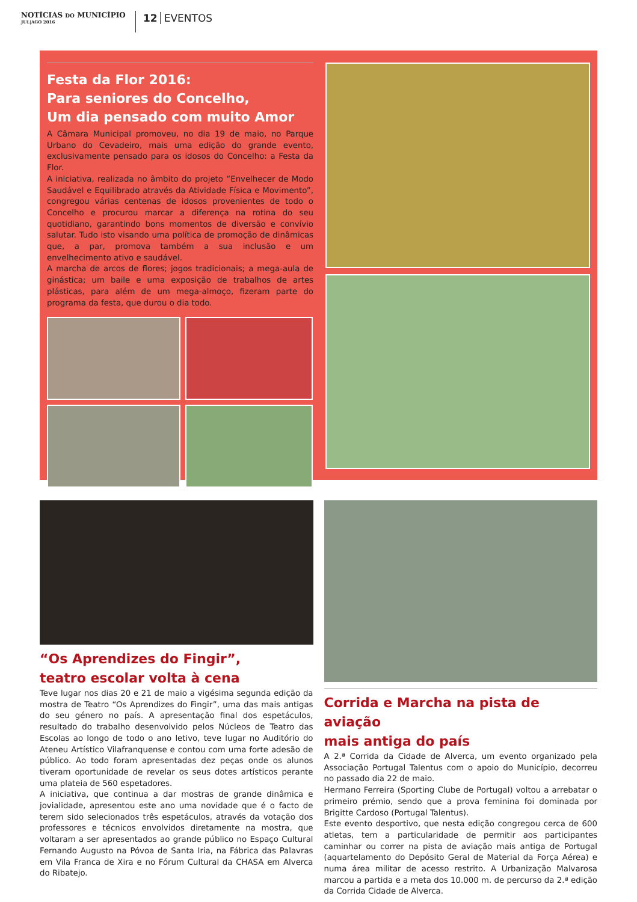NOTÍCIAS DO MUNICÍPIO
JUL|AGO 2016
12 EVENTOS
Festa da Flor 2016:
Para seniores do Concelho,
Um dia pensado com muito Amor
A Câmara Municipal promoveu, no dia 19 de maio, no Parque Urbano do Cevadeiro, mais uma edição do grande evento, exclusivamente pensado para os idosos do Concelho: a Festa da Flor.
A iniciativa, realizada no âmbito do projeto “Envelhecer de Modo Saudável e Equilibrado através da Atividade Física e Movimento”, congregou várias centenas de idosos provenientes de todo o Concelho e procurou marcar a diferença na rotina do seu quotidiano, garantindo bons momentos de diversão e convívio salutar. Tudo isto visando uma política de promoção de dinâmicas que, a par, promova também a sua inclusão e um envelhecimento ativo e saudável.
A marcha de arcos de flores; jogos tradicionais; a mega-aula de ginástica; um baile e uma exposição de trabalhos de artes plásticas, para além de um mega-almoço, fizeram parte do programa da festa, que durou o dia todo.
“Os Aprendizes do Fingir”,
teatro escolar volta à cena
Teve lugar nos dias 20 e 21 de maio a vigésima segunda edição da mostra de Teatro “Os Aprendizes do Fingir”, uma das mais antigas do seu género no país. A apresentação final dos espetáculos, resultado do trabalho desenvolvido pelos Núcleos de Teatro das Escolas ao longo de todo o ano letivo, teve lugar no Auditório do Ateneu Artístico Vilafranquense e contou com uma forte adesão de público. Ao todo foram apresentadas dez peças onde os alunos tiveram oportunidade de revelar os seus dotes artísticos perante uma plateia de 560 espetadores.
A iniciativa, que continua a dar mostras de grande dinâmica e jovialidade, apresentou este ano uma novidade que é o facto de terem sido selecionados três espetáculos, através da votação dos professores e técnicos envolvidos diretamente na mostra, que voltaram a ser apresentados ao grande público no Espaço Cultural Fernando Augusto na Póvoa de Santa Iria, na Fábrica das Palavras em Vila Franca de Xira e no Fórum Cultural da CHASA em Alverca do Ribatejo.
Corrida e Marcha na pista de aviação
mais antiga do país
A 2.ª Corrida da Cidade de Alverca, um evento organizado pela Associação Portugal Talentus com o apoio do Município, decorreu no passado dia 22 de maio.
Hermano Ferreira (Sporting Clube de Portugal) voltou a arrebatar o primeiro prémio, sendo que a prova feminina foi dominada por Brigitte Cardoso (Portugal Talentus).
Este evento desportivo, que nesta edição congregou cerca de 600 atletas, tem a particularidade de permitir aos participantes caminhar ou correr na pista de aviação mais antiga de Portugal (aquartelamento do Depósito Geral de Material da Força Aérea) e numa área militar de acesso restrito. A Urbanização Malvarosa marcou a partida e a meta dos 10.000 m. de percurso da 2.ª edição da Corrida Cidade de Alverca.